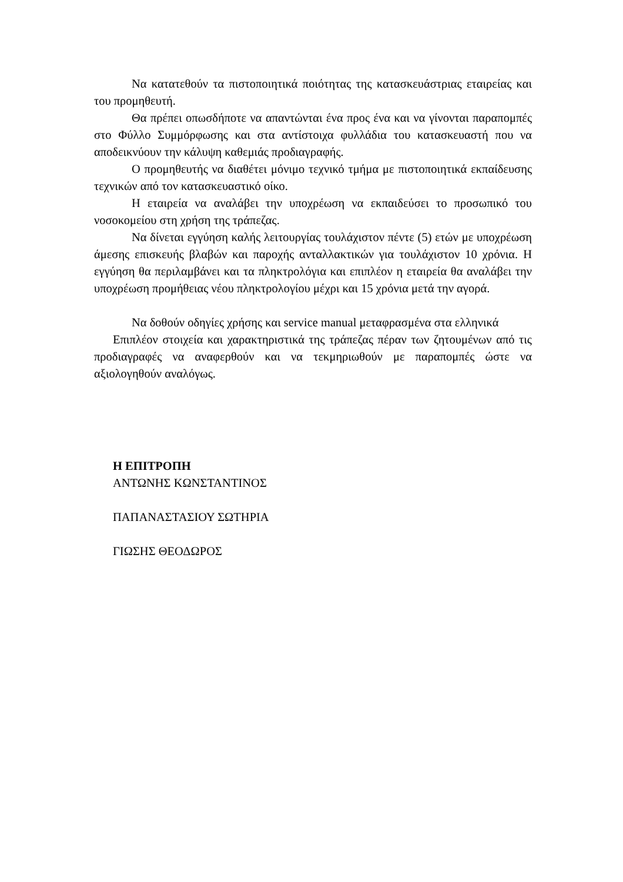Να κατατεθούν τα πιστοποιητικά ποιότητας της κατασκευάστριας εταιρείας και του προμηθευτή.
Θα πρέπει οπωσδήποτε να απαντώνται ένα προς ένα και να γίνονται παραπομπές στο Φύλλο Συμμόρφωσης και στα αντίστοιχα φυλλάδια του κατασκευαστή που να αποδεικνύουν την κάλυψη καθεμιάς προδιαγραφής.
Ο προμηθευτής να διαθέτει μόνιμο τεχνικό τμήμα με πιστοποιητικά εκπαίδευσης τεχνικών από τον κατασκευαστικό οίκο.
Η εταιρεία να αναλάβει την υποχρέωση να εκπαιδεύσει το προσωπικό του νοσοκομείου στη χρήση της τράπεζας.
Να δίνεται εγγύηση καλής λειτουργίας τουλάχιστον πέντε (5) ετών με υποχρέωση άμεσης επισκευής βλαβών και παροχής ανταλλακτικών για τουλάχιστον 10 χρόνια. Η εγγύηση θα περιλαμβάνει και τα πληκτρολόγια και επιπλέον η εταιρεία θα αναλάβει την υποχρέωση προμήθειας νέου πληκτρολογίου μέχρι και 15 χρόνια μετά την αγορά.
Να δοθούν οδηγίες χρήσης και service manual μεταφρασμένα στα ελληνικά
Επιπλέον στοιχεία και χαρακτηριστικά της τράπεζας πέραν των ζητουμένων από τις προδιαγραφές να αναφερθούν και να τεκμηριωθούν με παραπομπές ώστε να αξιολογηθούν αναλόγως.
Η ΕΠΙΤΡΟΠΗ
ΑΝΤΩΝΗΣ ΚΩΝΣΤΑΝΤΙΝΟΣ
ΠΑΠΑΝΑΣΤΑΣΙΟΥ ΣΩΤΗΡΙΑ
ΓΙΩΣΗΣ ΘΕΟΔΩΡΟΣ